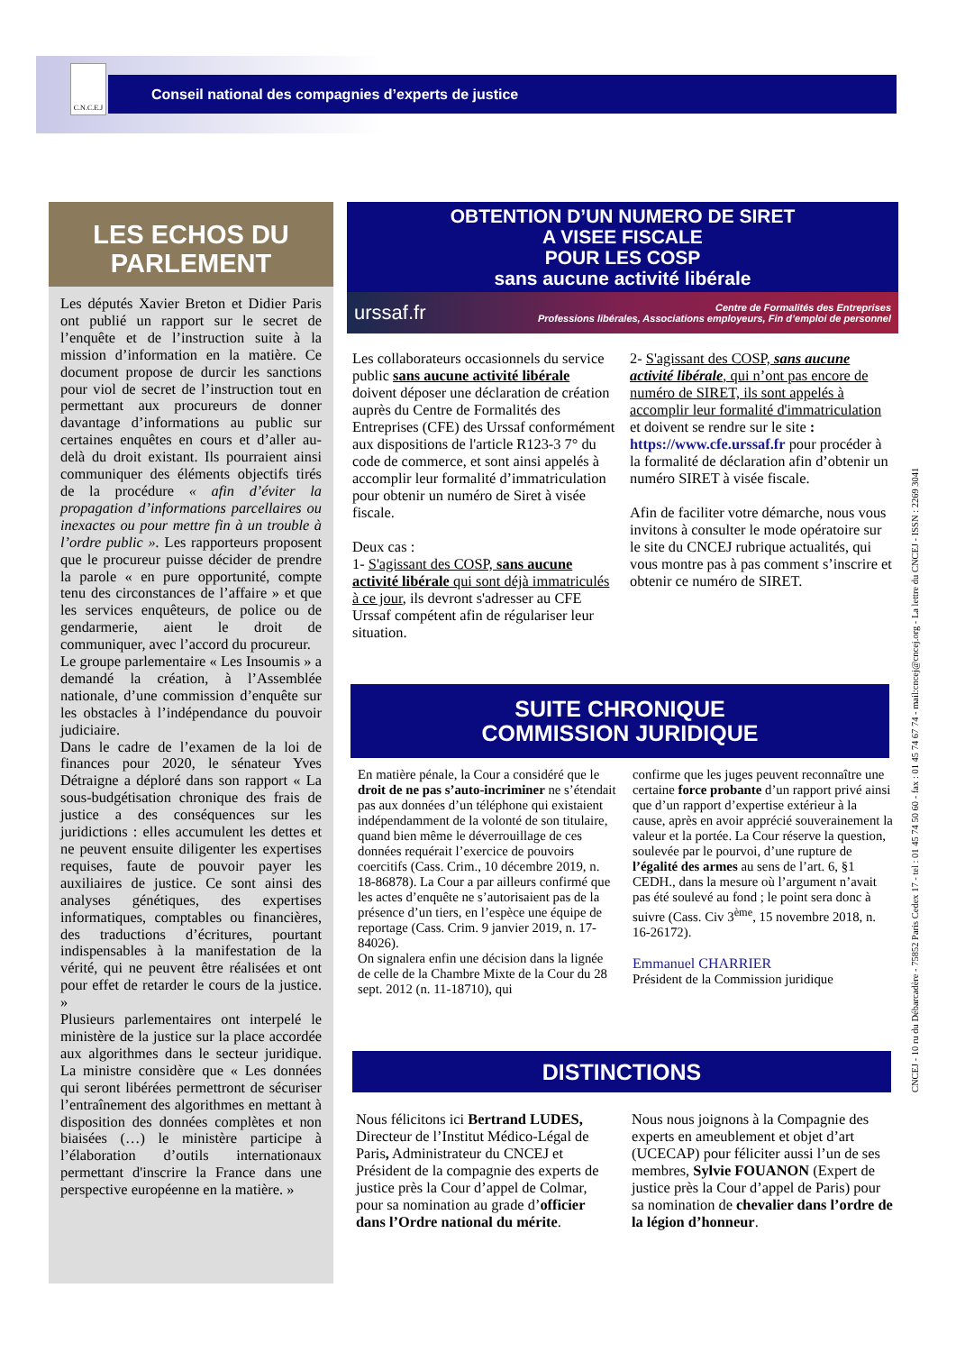C.N.C.E.J
Conseil national des compagnies d’experts de justice
LES ECHOS DU
PARLEMENT
Les députés Xavier Breton et Didier Paris ont publié un rapport sur le secret de l’enquête et de l’instruction suite à la mission d’information en la matière. Ce document propose de durcir les sanctions pour viol de secret de l’instruction tout en permettant aux procureurs de donner davantage d’informations au public sur certaines enquêtes en cours et d’aller au-delà du droit existant. Ils pourraient ainsi communiquer des éléments objectifs tirés de la procédure « afin d’éviter la propagation d’informations parcellaires ou inexactes ou pour mettre fin à un trouble à l’ordre public ». Les rapporteurs proposent que le procureur puisse décider de prendre la parole « en pure opportunité, compte tenu des circonstances de l’affaire » et que les services enquêteurs, de police ou de gendarmerie, aient le droit de communiquer, avec l’accord du procureur.
Le groupe parlementaire « Les Insoumis » a demandé la création, à l’Assemblée nationale, d’une commission d’enquête sur les obstacles à l’indépendance du pouvoir judiciaire.
Dans le cadre de l’examen de la loi de finances pour 2020, le sénateur Yves Détraigne a déploré dans son rapport « La sous-budgétisation chronique des frais de justice a des conséquences sur les juridictions : elles accumulent les dettes et ne peuvent ensuite diligenter les expertises requises, faute de pouvoir payer les auxiliaires de justice. Ce sont ainsi des analyses génétiques, des expertises informatiques, comptables ou financières, des traductions d’écritures, pourtant indispensables à la manifestation de la vérité, qui ne peuvent être réalisées et ont pour effet de retarder le cours de la justice. »
Plusieurs parlementaires ont interpelé le ministère de la justice sur la place accordée aux algorithmes dans le secteur juridique. La ministre considère que « Les données qui seront libérées permettront de sécuriser l’entraînement des algorithmes en mettant à disposition des données complètes et non biaisées (…) le ministère participe à l’élaboration d’outils internationaux permettant d'inscrire la France dans une perspective européenne en la matière. »
OBTENTION D’UN NUMERO DE SIRET
A VISEE FISCALE
POUR LES COSP
sans aucune activité libérale
urssaf.fr Centre de Formalités des Entreprises
Professions libérales, Associations employeurs, Fin d’emploi de personnel
Les collaborateurs occasionnels du service public sans aucune activité libérale doivent déposer une déclaration de création auprès du Centre de Formalités des Entreprises (CFE) des Urssaf conformément aux dispositions de l'article R123-3 7° du code de commerce, et sont ainsi appelés à accomplir leur formalité d’immatriculation pour obtenir un numéro de Siret à visée fiscale.
Deux cas :
1- S'agissant des COSP, sans aucune activité libérale qui sont déjà immatriculés à ce jour, ils devront s'adresser au CFE Urssaf compétent afin de régulariser leur situation.
2- S'agissant des COSP, sans aucune activité libérale, qui n’ont pas encore de numéro de SIRET, ils sont appelés à accomplir leur formalité d'immatriculation et doivent se rendre sur le site : https://www.cfe.urssaf.fr pour procéder à la formalité de déclaration afin d’obtenir un numéro SIRET à visée fiscale.
Afin de faciliter votre démarche, nous vous invitons à consulter le mode opératoire sur le site du CNCEJ rubrique actualités, qui vous montre pas à pas comment s’inscrire et obtenir ce numéro de SIRET.
SUITE CHRONIQUE
COMMISSION JURIDIQUE
En matière pénale, la Cour a considéré que le droit de ne pas s’auto-incriminer ne s’étendait pas aux données d’un téléphone qui existaient indépendamment de la volonté de son titulaire, quand bien même le déverrouillage de ces données requérait l’exercice de pouvoirs coercitifs (Cass. Crim., 10 décembre 2019, n. 18-86878). La Cour a par ailleurs confirmé que les actes d’enquête ne s’autorisaient pas de la présence d’un tiers, en l’espèce une équipe de reportage (Cass. Crim. 9 janvier 2019, n. 17-84026).
On signalera enfin une décision dans la lignée de celle de la Chambre Mixte de la Cour du 28 sept. 2012 (n. 11-18710), qui
confirme que les juges peuvent reconnaître une certaine force probante d’un rapport privé ainsi que d’un rapport d’expertise extérieur à la cause, après en avoir apprécié souverainement la valeur et la portée. La Cour réserve la question, soulevée par le pourvoi, d’une rupture de l’égalité des armes au sens de l’art. 6, §1 CEDH., dans la mesure où l’argument n’avait pas été soulevé au fond ; le point sera donc à suivre (Cass. Civ 3<sup>ème</sup>, 15 novembre 2018, n. 16-26172).
Emmanuel CHARRIER
Président de la Commission juridique
DISTINCTIONS
Nous félicitons ici Bertrand LUDES, Directeur de l’Institut Médico-Légal de Paris, Administrateur du CNCEJ et Président de la compagnie des experts de justice près la Cour d’appel de Colmar, pour sa nomination au grade d’officier dans l’Ordre national du mérite.
Nous nous joignons à la Compagnie des experts en ameublement et objet d’art (UCECAP) pour féliciter aussi l’un de ses membres, Sylvie FOUANON (Expert de justice près la Cour d’appel de Paris) pour sa nomination de chevalier dans l’ordre de la légion d’honneur.
CNCEJ - 10 ru du Débarcadère - 75852 Paris Cedex 17 - tel : 01 45 74 50 60 - fax : 01 45 74 67 74 - mail:cncej@cncej.org - La lettre du CNCEJ - ISSN : 2269 3041